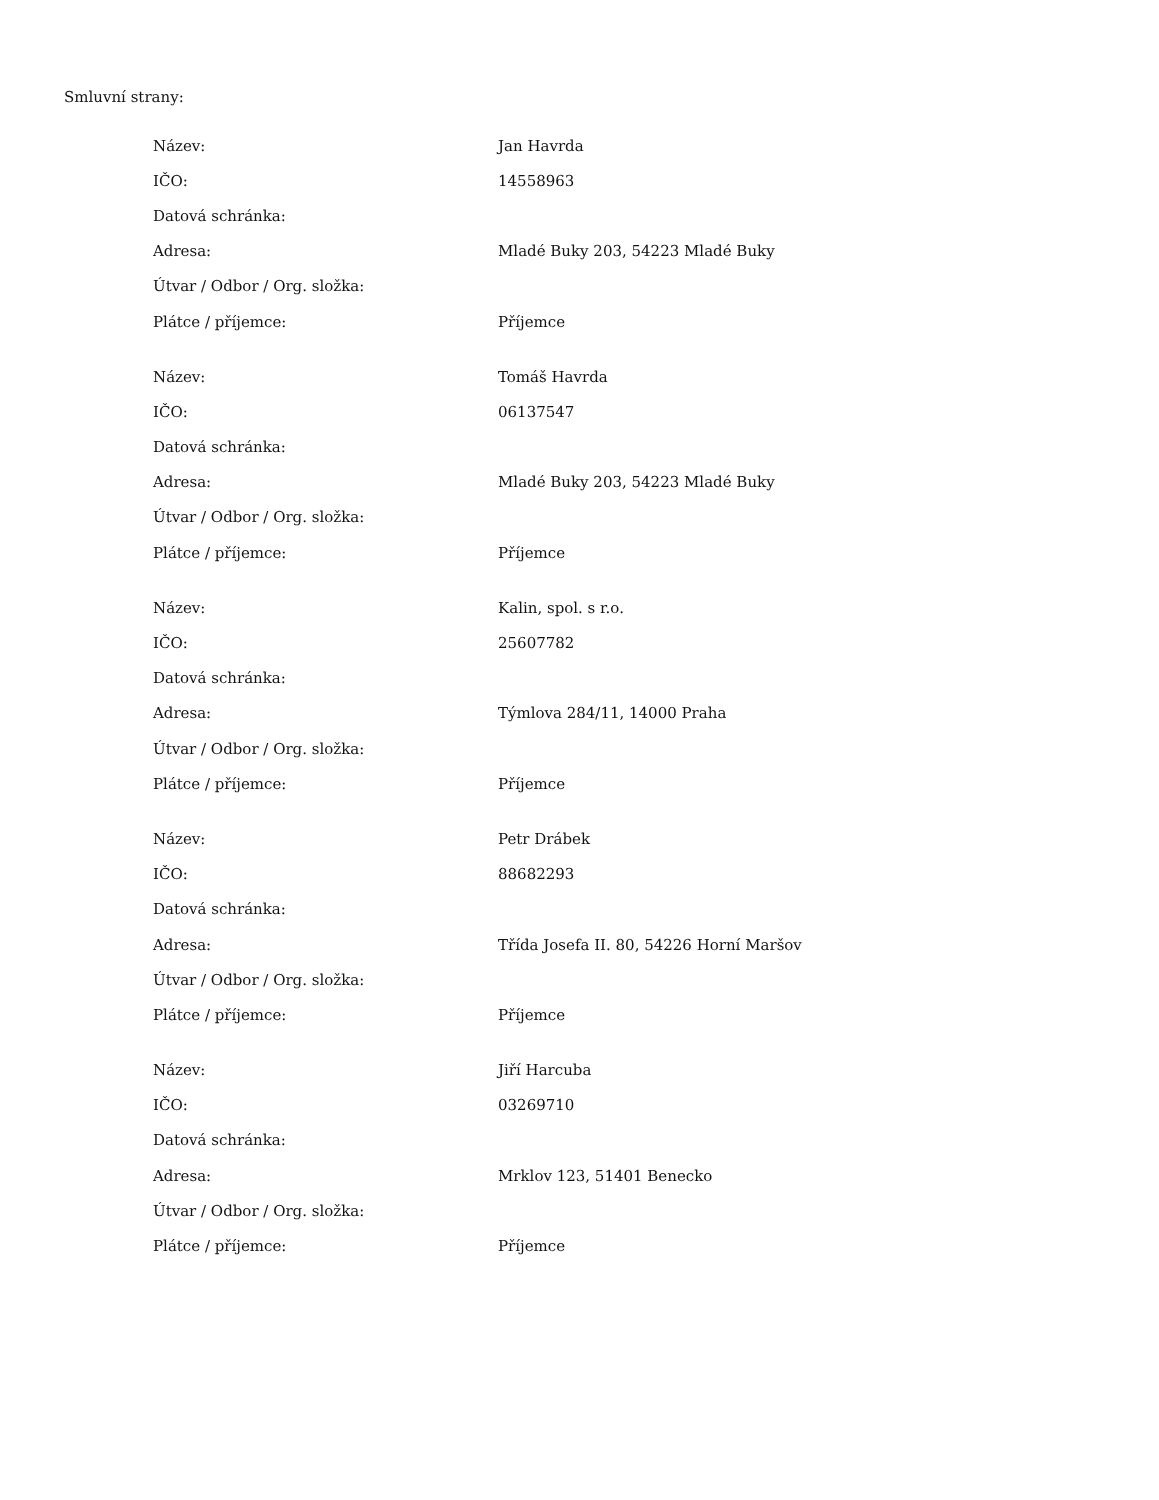Smluvní strany:
| Název: | Jan Havrda |
| IČO: | 14558963 |
| Datová schránka: | |
| Adresa: | Mladé Buky 203, 54223 Mladé Buky |
| Útvar / Odbor / Org. složka: | |
| Plátce / příjemce: | Příjemce |
| Název: | Tomáš Havrda |
| IČO: | 06137547 |
| Datová schránka: | |
| Adresa: | Mladé Buky 203, 54223 Mladé Buky |
| Útvar / Odbor / Org. složka: | |
| Plátce / příjemce: | Příjemce |
| Název: | Kalin, spol. s r.o. |
| IČO: | 25607782 |
| Datová schránka: | |
| Adresa: | Týmlova 284/11, 14000 Praha |
| Útvar / Odbor / Org. složka: | |
| Plátce / příjemce: | Příjemce |
| Název: | Petr Drábek |
| IČO: | 88682293 |
| Datová schránka: | |
| Adresa: | Třída Josefa II. 80, 54226 Horní Maršov |
| Útvar / Odbor / Org. složka: | |
| Plátce / příjemce: | Příjemce |
| Název: | Jiří Harcuba |
| IČO: | 03269710 |
| Datová schránka: | |
| Adresa: | Mrklov 123, 51401 Benecko |
| Útvar / Odbor / Org. složka: | |
| Plátce / příjemce: | Příjemce |